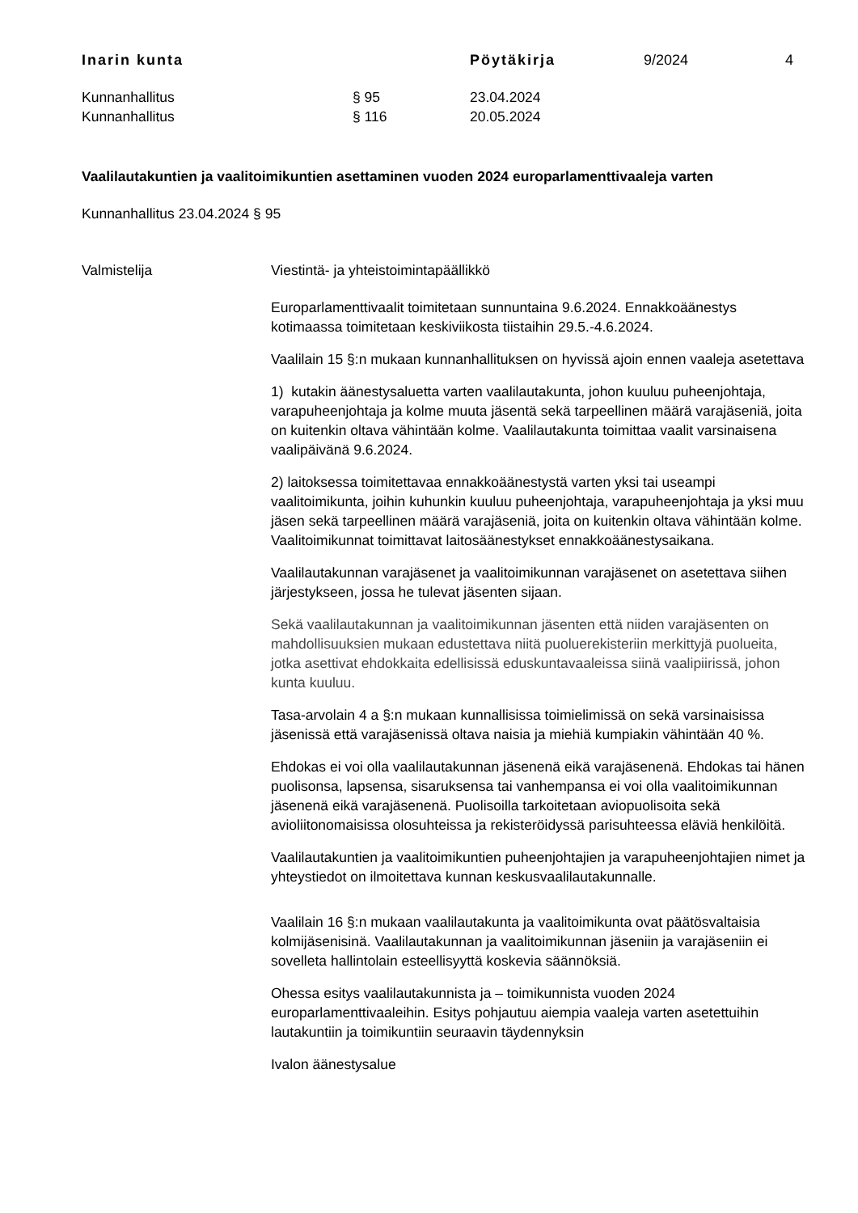Inarin kunta Pöytäkirja 9/2024 4
Kunnanhallitus § 95 23.04.2024
Kunnanhallitus § 116 20.05.2024
Vaalilautakuntien ja vaalitoimikuntien asettaminen vuoden 2024 europarlamenttivaaleja varten
Kunnanhallitus 23.04.2024 § 95
Valmistelija Viestintä- ja yhteistoimintapäällikkö
Europarlamenttivaalit toimitetaan sunnuntaina 9.6.2024. Ennakkoäänestys kotimaassa toimitetaan keskiviikosta tiistaihin 29.5.-4.6.2024.
Vaalilain 15 §:n mukaan kunnanhallituksen on hyvissä ajoin ennen vaaleja asetettava
1) kutakin äänestysaluetta varten vaalilautakunta, johon kuuluu puheenjohtaja, varapuheenjohtaja ja kolme muuta jäsentä sekä tarpeellinen määrä varajäseniä, joita on kuitenkin oltava vähintään kolme. Vaalilautakunta toimittaa vaalit varsinaisena vaalipäivänä 9.6.2024.
2) laitoksessa toimitettavaa ennakkoäänestystä varten yksi tai useampi vaalitoimikunta, joihin kuhunkin kuuluu puheenjohtaja, varapuheenjohtaja ja yksi muu jäsen sekä tarpeellinen määrä varajäseniä, joita on kuitenkin oltava vähintään kolme. Vaalitoimikunnat toimittavat laitosäänestykset ennakkoäänestysaikana.
Vaalilautakunnan varajäsenet ja vaalitoimikunnan varajäsenet on asetettava siihen järjestykseen, jossa he tulevat jäsenten sijaan.
Sekä vaalilautakunnan ja vaalitoimikunnan jäsenten että niiden varajäsenten on mahdollisuuksien mukaan edustettava niitä puoluerekisteriin merkittyjä puolueita, jotka asettivat ehdokkaita edellisissä eduskuntavaaleissa siinä vaalipiirissä, johon kunta kuuluu.
Tasa-arvolain 4 a §:n mukaan kunnallisissa toimielimissä on sekä varsinaisissa jäsenissä että varajäsenissä oltava naisia ja miehiä kumpiakin vähintään 40 %.
Ehdokas ei voi olla vaalilautakunnan jäsenenä eikä varajäsenenä. Ehdokas tai hänen puolisonsa, lapsensa, sisaruksensa tai vanhempansa ei voi olla vaalitoimikunnan jäsenenä eikä varajäsenenä. Puolisoilla tarkoitetaan aviopuolisoita sekä avioliitonomaisissa olosuhteissa ja rekisteröidyssä parisuhteessa eläviä henkilöitä.
Vaalilautakuntien ja vaalitoimikuntien puheenjohtajien ja varapuheenjohtajien nimet ja yhteystiedot on ilmoitettava kunnan keskusvaalilautakunnalle.
Vaalilain 16 §:n mukaan vaalilautakunta ja vaalitoimikunta ovat päätösvaltaisia kolmijäsenisinä. Vaalilautakunnan ja vaalitoimikunnan jäseniin ja varajäseniin ei sovelleta hallintolain esteellisyyttä koskevia säännöksiä.
Ohessa esitys vaalilautakunnista ja – toimikunnista vuoden 2024 europarlamenttivaaleihin. Esitys pohjautuu aiempia vaaleja varten asetettuihin lautakuntiin ja toimikuntiin seuraavin täydennyksin
Ivalon äänestysalue